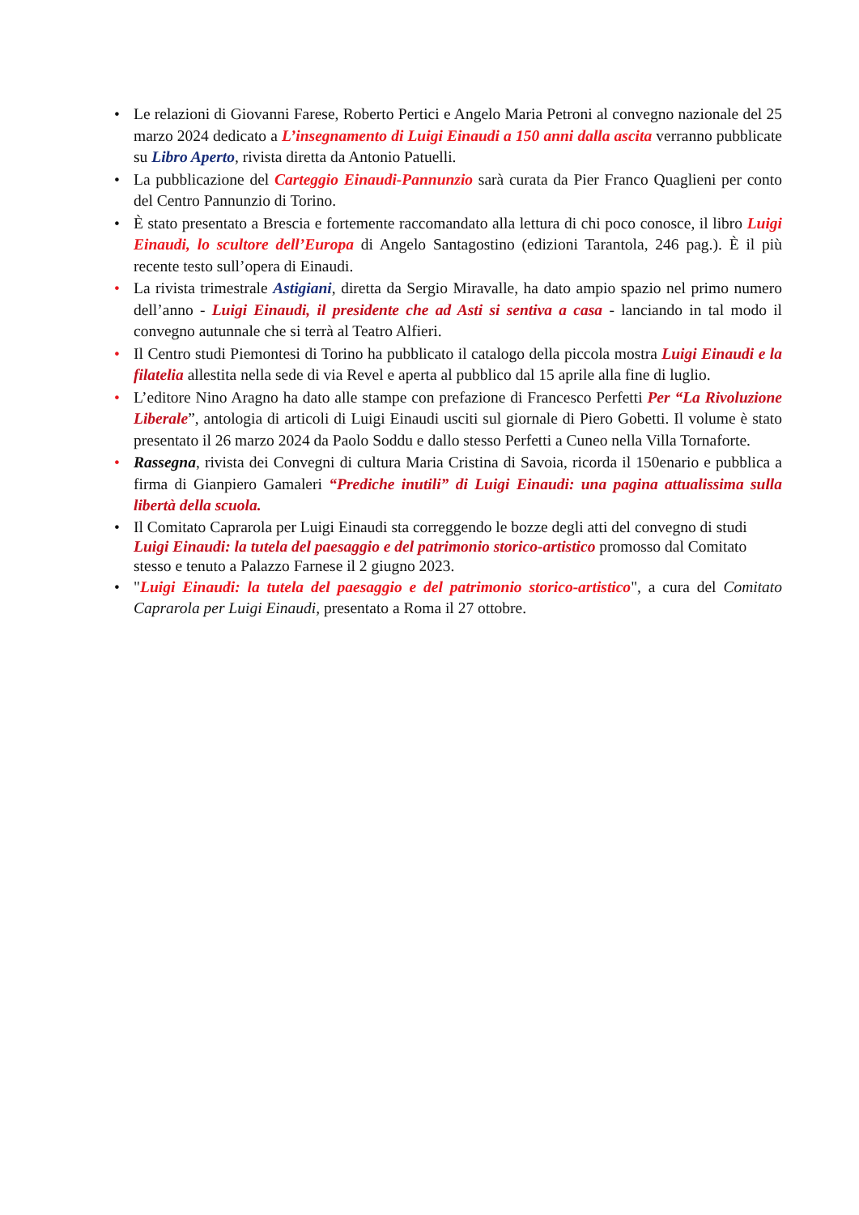• Le relazioni di Giovanni Farese, Roberto Pertici e Angelo Maria Petroni al convegno nazionale del 25 marzo 2024 dedicato a L’insegnamento di Luigi Einaudi a 150 anni dalla ascita verranno pubblicate su Libro Aperto, rivista diretta da Antonio Patuelli.
• La pubblicazione del Carteggio Einaudi-Pannunzio sarà curata da Pier Franco Quaglieni per conto del Centro Pannunzio di Torino.
• È stato presentato a Brescia e fortemente raccomandato alla lettura di chi poco conosce, il libro Luigi Einaudi, lo scultore dell’Europa di Angelo Santagostino (edizioni Tarantola, 246 pag.). È il più recente testo sull’opera di Einaudi.
• La rivista trimestrale Astigiani, diretta da Sergio Miravalle, ha dato ampio spazio nel primo numero dell’anno - Luigi Einaudi, il presidente che ad Asti si sentiva a casa - lanciando in tal modo il convegno autunnale che si terrà al Teatro Alfieri.
• Il Centro studi Piemontesi di Torino ha pubblicato il catalogo della piccola mostra Luigi Einaudi e la filatelia allestita nella sede di via Revel e aperta al pubblico dal 15 aprile alla fine di luglio.
• L’editore Nino Aragno ha dato alle stampe con prefazione di Francesco Perfetti Per “La Rivoluzione Liberale”, antologia di articoli di Luigi Einaudi usciti sul giornale di Piero Gobetti. Il volume è stato presentato il 26 marzo 2024 da Paolo Soddu e dallo stesso Perfetti a Cuneo nella Villa Tornaforte.
• Rassegna, rivista dei Convegni di cultura Maria Cristina di Savoia, ricorda il 150enario e pubblica a firma di Gianpiero Gamaleri “Prediche inutili” di Luigi Einaudi: una pagina attualissima sulla libertà della scuola.
• Il Comitato Caprarola per Luigi Einaudi sta correggendo le bozze degli atti del convegno di studi Luigi Einaudi: la tutela del paesaggio e del patrimonio storico-artistico promosso dal Comitato stesso e tenuto a Palazzo Farnese il 2 giugno 2023.
• "Luigi Einaudi: la tutela del paesaggio e del patrimonio storico-artistico", a cura del Comitato Caprarola per Luigi Einaudi, presentato a Roma il 27 ottobre.